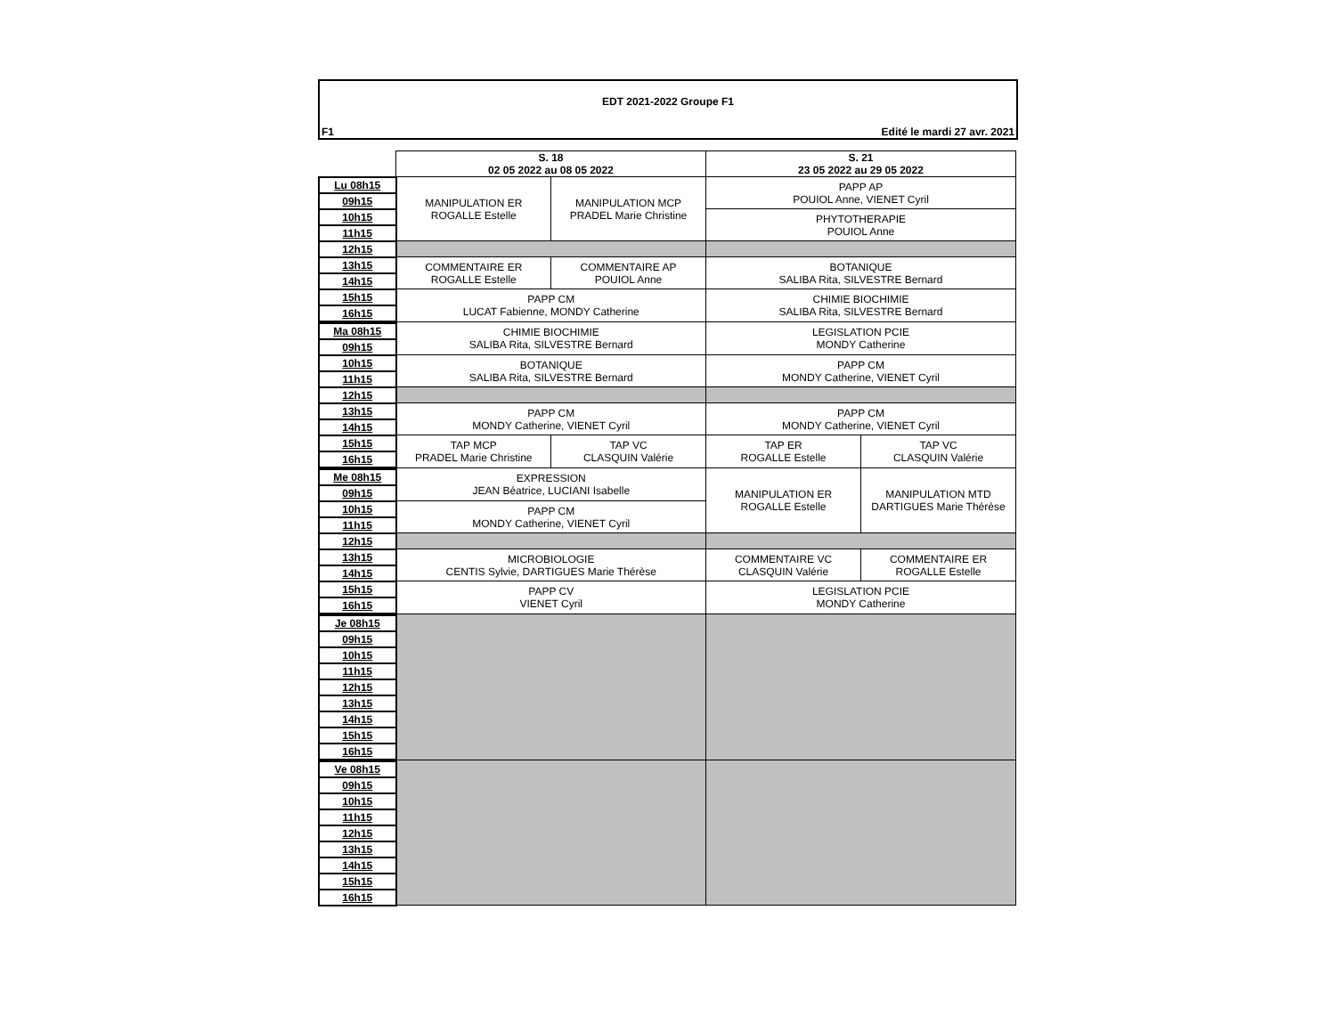EDT 2021-2022 Groupe F1
F1 Edité le mardi 27 avr. 2021
| | S. 18 02 05 2022 au 08 05 2022 | | S. 21 23 05 2022 au 29 05 2022 | |
| Lu 08h15 | MANIPULATION ER ROGALLE Estelle | MANIPULATION MCP PRADEL Marie Christine | PAPP AP POUIOL Anne, VIENET Cyril | |
| 09h15 | | | | |
| 10h15 | | | PHYTOTHERAPIE POUIOL Anne | |
| 11h15 | | | | |
| 12h15 | | | | |
| 13h15 | COMMENTAIRE ER ROGALLE Estelle | COMMENTAIRE AP POUIOL Anne | BOTANIQUE SALIBA Rita, SILVESTRE Bernard | |
| 14h15 | | | | |
| 15h15 | PAPP CM LUCAT Fabienne, MONDY Catherine | | CHIMIE BIOCHIMIE SALIBA Rita, SILVESTRE Bernard | |
| 16h15 | | | | |
| Ma 08h15 | CHIMIE BIOCHIMIE SALIBA Rita, SILVESTRE Bernard | | LEGISLATION PCIE MONDY Catherine | |
| 09h15 | | | | |
| 10h15 | BOTANIQUE SALIBA Rita, SILVESTRE Bernard | | PAPP CM MONDY Catherine, VIENET Cyril | |
| 11h15 | | | | |
| 12h15 | | | | |
| 13h15 | PAPP CM MONDY Catherine, VIENET Cyril | | PAPP CM MONDY Catherine, VIENET Cyril | |
| 14h15 | | | | |
| 15h15 | TAP MCP PRADEL Marie Christine | TAP VC CLASQUIN Valérie | TAP ER ROGALLE Estelle | TAP VC CLASQUIN Valérie |
| 16h15 | | | | |
| Me 08h15 | EXPRESSION JEAN Béatrice, LUCIANI Isabelle | | MANIPULATION ER ROGALLE Estelle | MANIPULATION MTD DARTIGUES Marie Thérèse |
| 09h15 | | | | |
| 10h15 | PAPP CM MONDY Catherine, VIENET Cyril | | | |
| 11h15 | | | | |
| 12h15 | | | | |
| 13h15 | MICROBIOLOGIE CENTIS Sylvie, DARTIGUES Marie Thérèse | | COMMENTAIRE VC CLASQUIN Valérie | COMMENTAIRE ER ROGALLE Estelle |
| 14h15 | | | | |
| 15h15 | PAPP CV VIENET Cyril | | LEGISLATION PCIE MONDY Catherine | |
| 16h15 | | | | |
| Je 08h15 | | | | |
| 09h15 | | | | |
| 10h15 | | | | |
| 11h15 | | | | |
| 12h15 | | | | |
| 13h15 | | | | |
| 14h15 | | | | |
| 15h15 | | | | |
| 16h15 | | | | |
| Ve 08h15 | | | | |
| 09h15 | | | | |
| 10h15 | | | | |
| 11h15 | | | | |
| 12h15 | | | | |
| 13h15 | | | | |
| 14h15 | | | | |
| 15h15 | | | | |
| 16h15 | | | | |